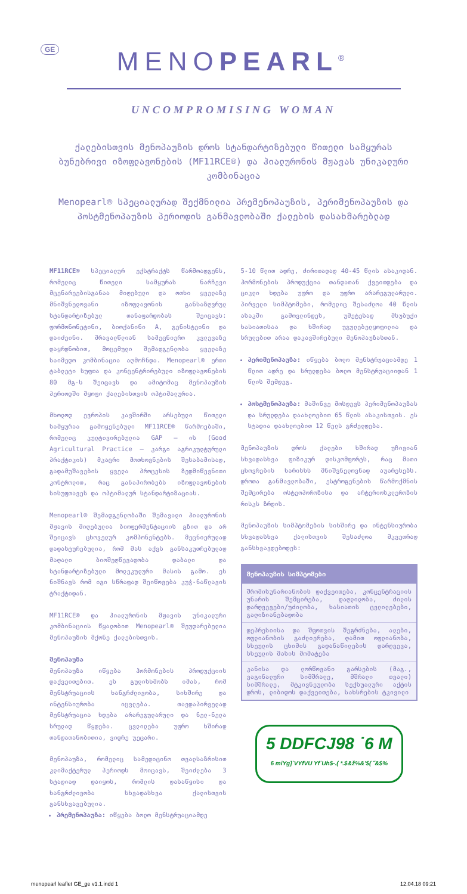GE
MENOPEARL<sup>®</sup>
UNCOMPROMISING WOMAN
ქალებისთვის მენოპაუზის დროს სტანდარტიზებული წითელი სამყურას ბუნებრივი იზოფლავონების (MF11RCE®) და ჰიალურონის მჟავას უნიკალური კომბინაცია
Menopearl® სპეციალურად შექმნილია პრემენოპაუზის, პერიმენოპაუზის და პოსტმენოპაუზის პერიოდის განმავლობაში ქალების დასახმარებლად
MF11RCE® სპეციალურ ექსტრაქტს წარმოადგენს, რომელიც წითელი სამყურას ნარჩევი მცენარეებისგანაა მიღებული და ოთხი ყველაზე მნიშვნელოვანი იზოფლავონის განსაზღვრულ სტანდარტიზებულ თანაფარდობას შეიცავს: ფორმონონეტინი, ბიოქანინი A, გენისტეინი და დაიძეინი. მრავალწლიან სამეცნიერო კვლევაზე დაყრდნობით, მოცემული შემადგენლობა ყველაზე საიმედო კომბინაცია აღმოჩნდა. Menopearl® ერთი ტაბლეტი სუფთა და კონცენტრირებული იზოფლავონების 80 მგ-ს შეიცავს და ამიტომაც მენოპაუზის პერიოდში მყოფი ქალებისთვის ოპტიმალურია.
მხოლოდ ევროპის კავშირში არსებული წითელი სამყურაა გამოყენებული MF11RCE® წარმოებაში, რომელიც კულტივირებულია GAP – ის (Good Agricultural Practice – კარგი აგრიკულტურული პრაქტიკის) მკაცრი მოთხოვნების შესაბამისად, გადამუშავების ყველა პროცესის ზედმიწევნითი კონტროლით, რაც განაპირობებს იზოფლავონების სისუფთავეს და ოპტიმალურ სტანდარტიზაციას.
Menopearl® შემადგენლობაში შემავალი ჰიალურონის მჟავის მიღებულია ბიოფერმენტაციის გზით და არ შეიცავს ცხოველურ კომპონენტებს. მეცნიერულად დადასტურებულია, რომ მას აქვს განსაკუთრებულად მაღალი ბიოშეღწევადობა დაბალი და სტანდარტიზებული მოლეკულური მასის გამო. ეს ნიშნავს რომ იგი სწრაფად შეიწოვება კუჭ-ნაწლავის ტრაქტიდან.
MF11RCE® და ჰიალურონის მჟავის უნიკალური კომბინაციის წყალობით Menopearl® შეუდარებელია მენოპაუზის მქონე ქალებისთვის.
მენოპაუზა
მენოპაუზა იწყება ჰორმონების პროდუქციის დაქვეითებით. ეს გულისხმობს იმას, რომ მენსტრუაციის ხანგრძლივობა, სიხშირე და ინტენსიურობა იცვლება. თავდაპირველად მენსტრუაცია ხდება არარეგულარული და ნელ-ნელა სრულად წყდება. ცვლილება უფრო ხშირად თანდათანობითია, ვიდრე უეცარი.
მენოპაუზა, რომელიც სამედიცინო თვალსაზრისით კლიმაქტერულ პერიოდს მოიცავს, შეიძლება 3 სტადიად დაიყოს, რომლის დასაწყისი და ხანგრძლივობა სხვადასხვა ქალისთვის განსხვავებულია.
პრემენოპაუზა: იწყება ბოლო მენსტრუაციამდე
5-10 წლით ადრე, ძირითადად 40-45 წლის ასაკიდან. ჰორმონების პროდუქცია თანდათან ქვეითდება და ციკლი ხდება უფრო და უფრო არარეგულარული. პირველი სიმპტომები, რომელიც შესაძლოა 40 წლის ასაკში გამოვლინდეს, უმეტესად მსუბუქი ხასიათისაა და ხშირად უგულებელყოფილია და სრულებით არაა დაკავშირებული მენოპაუზასთან.
პერიმენოპაუზა: იწყება ბოლო მენსტრუაციამდე 1 წლით ადრე და სრულდება ბოლო მენსტრუაციიდან 1 წლის შემდეგ.
პოსტმენოპაუზა: მაშინვე მოსდევს პერიმენოპაუზას და სრულდება დაახლოებით 65 წლის ასაკისთვის. ეს სტადია დაახლოებით 12 წელს გრძელდება.
მენოპაუზის დროს ქალები ხშირად უჩივიან სხვადასხვა ფიზიკურ დისკომფორტს, რაც მათი ცხოვრების ხარისხს მნიშვნელოვნად აუარესებს. დროთა განმავლობაში, ესტროგენების წარმოქმნის შემცირება ოსტეოპოროზისა და არტერიოსკლეროზის რისკს ზრდის.
მენოპაუზის სიმპტომების სიხშირე და ინტენსიურობა სხვადასხვა ქალისთვის შესაძლოა მკვეთრად განსხვავდებოდეს:
| მენოპაუზის სიმპტომები |
| --- |
| შრომისუნარიანობის დაქვეითება, კონცენტრაციის უნარის შემცირება, დაღლილობა, ძილის დარღვევები/უძილობა, ხასიათის ცვლილებები, გაღიზიანებადობა |
| დეპრესიისა და შფოთვის შეგრძნება, ალები, ოფლიანობის გაძლიერება, ღამით ოფლიანობა, სხეულის ცხიმის გადანაწილების დარღვევა, სხეულის მასის მომატება |
| კანისა და ლორწოვანი გარსების (მაგ., ვაგინალური სიმშრალე, მშრალი თვალი) სიმშრალე, მტკივნეულობა სექსუალური აქტის დროს, ლიბიდოს დაქვეითება, სახსრების ტკივილი |
5 DDFCJ98 ˙6 M
6 miYg]˙VYfVU Yf˙Uh$-.( *.$&ž%&'$( ˝&$%
menopearl leaflet GE_ge v1.1.indd 1 12.04.18 09:21